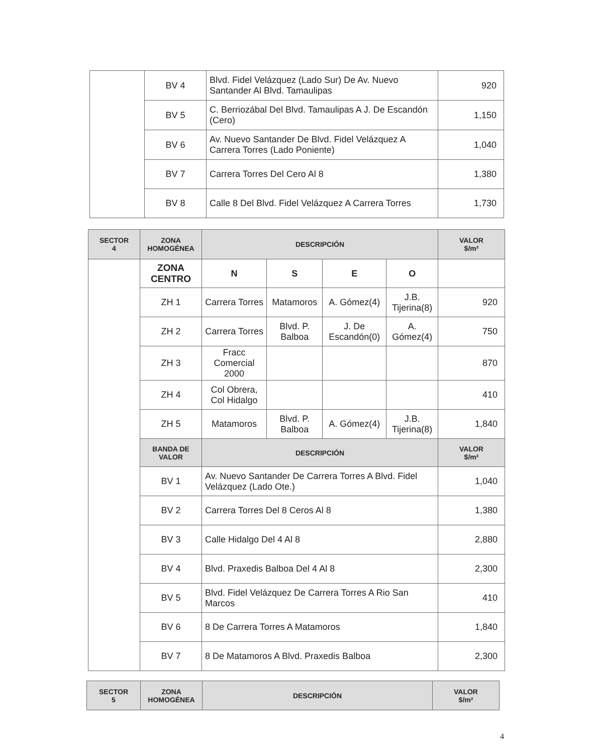| | BV 4 | Blvd. Fidel Velázquez (Lado Sur) De Av. Nuevo Santander Al Blvd. Tamaulipas | 920 |
| | BV 5 | C. Berriozábal Del Blvd. Tamaulipas A J. De Escandón (Cero) | 1,150 |
| | BV 6 | Av. Nuevo Santander De Blvd. Fidel Velázquez A Carrera Torres (Lado Poniente) | 1,040 |
| | BV 7 | Carrera Torres Del Cero Al 8 | 1,380 |
| | BV 8 | Calle 8 Del Blvd. Fidel Velázquez A Carrera Torres | 1,730 |
| SECTOR 4 | ZONA HOMOGÉNEA | DESCRIPCIÓN | | | | VALOR $/m² |
| --- | --- | --- | --- | --- | --- | --- |
| | ZONA CENTRO | N | S | E | O | |
| | ZH 1 | Carrera Torres | Matamoros | A. Gómez(4) | J.B. Tijerina(8) | 920 |
| | ZH 2 | Carrera Torres | Blvd. P. Balboa | J. De Escandón(0) | A. Gómez(4) | 750 |
| | ZH 3 | Fracc Comercial 2000 | | | | 870 |
| | ZH 4 | Col Obrera, Col Hidalgo | | | | 410 |
| | ZH 5 | Matamoros | Blvd. P. Balboa | A. Gómez(4) | J.B. Tijerina(8) | 1,840 |
| | BANDA DE VALOR | DESCRIPCIÓN | | | | VALOR $/m² |
| | BV 1 | Av. Nuevo Santander De Carrera Torres A Blvd. Fidel Velázquez (Lado Ote.) | | | | 1,040 |
| | BV 2 | Carrera Torres Del 8 Ceros Al 8 | | | | 1,380 |
| | BV 3 | Calle Hidalgo Del 4 Al 8 | | | | 2,880 |
| | BV 4 | Blvd. Praxedis Balboa Del 4 Al 8 | | | | 2,300 |
| | BV 5 | Blvd. Fidel Velázquez De Carrera Torres A Rio San Marcos | | | | 410 |
| | BV 6 | 8 De Carrera Torres A Matamoros | | | | 1,840 |
| | BV 7 | 8 De Matamoros A Blvd. Praxedis Balboa | | | | 2,300 |
| SECTOR 5 | ZONA HOMOGÉNEA | DESCRIPCIÓN | VALOR $/m² |
| --- | --- | --- | --- |
4